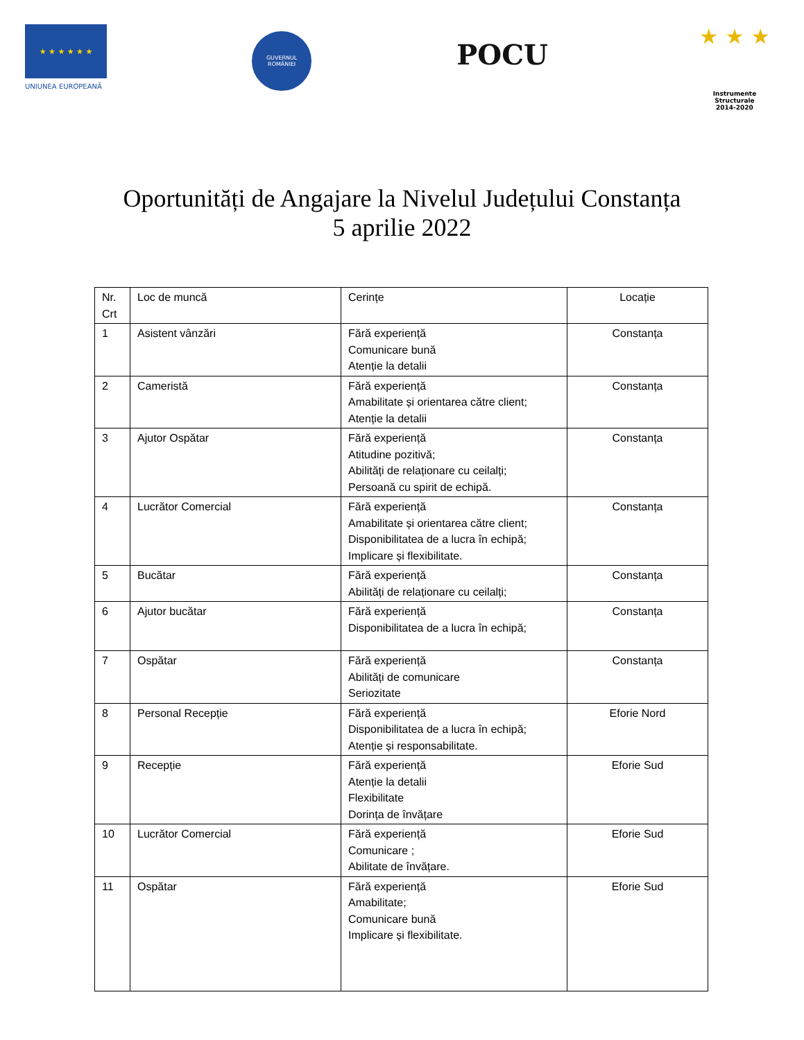★ ★ ★ ★ ★ ★
UNIUNEA EUROPEANĂ
GUVERNUL ROMÂNIEI
POCU
★ ★ ★
Instrumente Structurale
2014-2020
Oportunități de Angajare la Nivelul Județului Constanța
5 aprilie 2022
| Nr. Crt | Loc de muncă | Cerințe | Locație |
| 1 | Asistent vânzări | Fără experiență Comunicare bună Atenție la detalii | Constanța |
| 2 | Cameristă | Fără experiență Amabilitate și orientarea către client; Atenție la detalii | Constanța |
| 3 | Ajutor Ospătar | Fără experiență Atitudine pozitivă; Abilități de relaționare cu ceilalți; Persoană cu spirit de echipă. | Constanța |
| 4 | Lucrător Comercial | Fără experiență Amabilitate și orientarea către client; Disponibilitatea de a lucra în echipă; Implicare și flexibilitate. | Constanța |
| 5 | Bucătar | Fără experiență Abilități de relaționare cu ceilalți; | Constanța |
| 6 | Ajutor bucătar | Fără experiență Disponibilitatea de a lucra în echipă; | Constanța |
| 7 | Ospătar | Fără experiență Abilități de comunicare Seriozitate | Constanța |
| 8 | Personal Recepție | Fără experiență Disponibilitatea de a lucra în echipă; Atenție și responsabilitate. | Eforie Nord |
| 9 | Recepție | Fără experiență Atenție la detalii Flexibilitate Dorința de învățare | Eforie Sud |
| 10 | Lucrător Comercial | Fără experiență Comunicare ; Abilitate de învățare. | Eforie Sud |
| 11 | Ospătar | Fără experiență Amabilitate; Comunicare bună Implicare și flexibilitate. | Eforie Sud |